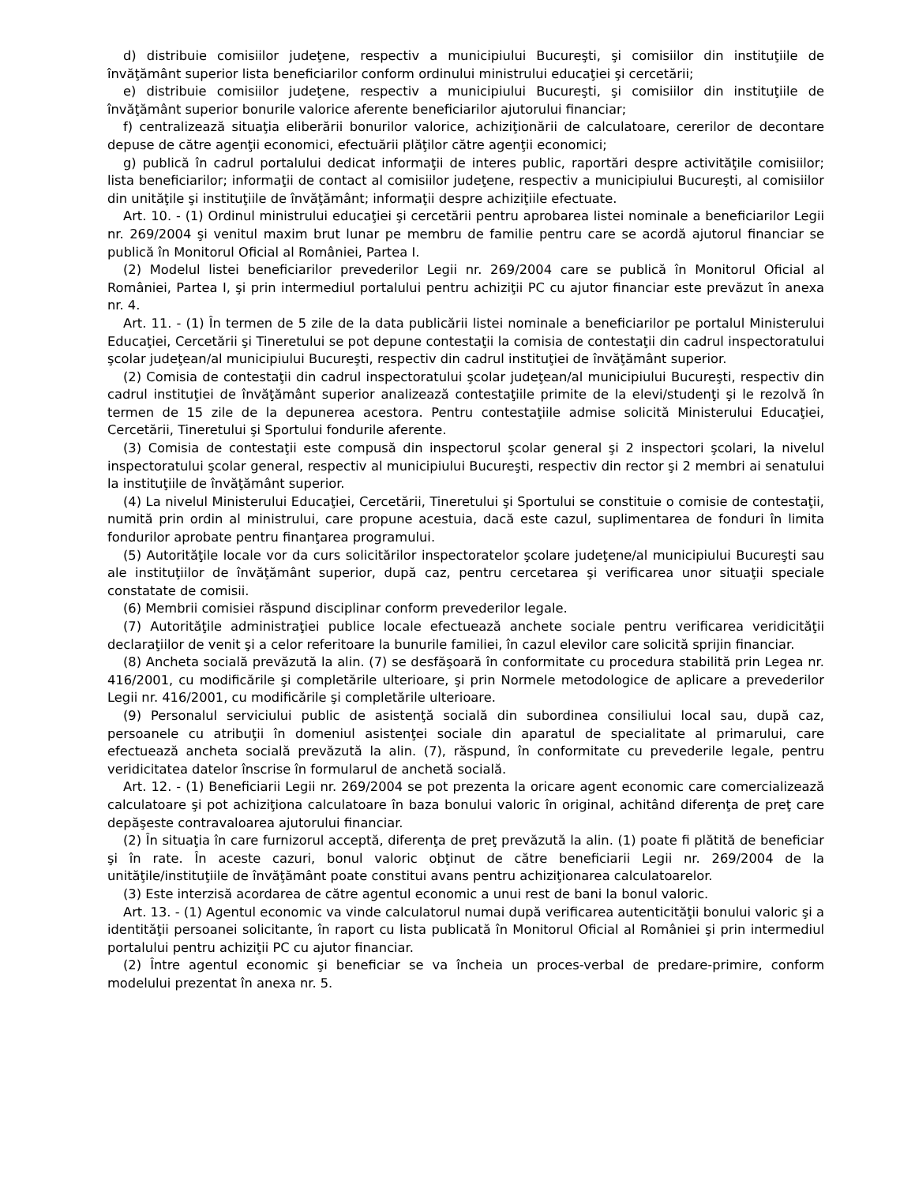d) distribuie comisiilor judeţene, respectiv a municipiului Bucureşti, şi comisiilor din instituţiile de învăţământ superior lista beneficiarilor conform ordinului ministrului educaţiei şi cercetării;
e) distribuie comisiilor judeţene, respectiv a municipiului Bucureşti, şi comisiilor din instituţiile de învăţământ superior bonurile valorice aferente beneficiarilor ajutorului financiar;
f) centralizează situaţia eliberării bonurilor valorice, achiziţionării de calculatoare, cererilor de decontare depuse de către agenţii economici, efectuării plăţilor către agenţii economici;
g) publică în cadrul portalului dedicat informaţii de interes public, raportări despre activităţile comisiilor; lista beneficiarilor; informaţii de contact al comisiilor judeţene, respectiv a municipiului Bucureşti, al comisiilor din unităţile şi instituţiile de învăţământ; informaţii despre achiziţiile efectuate.
Art. 10. - (1) Ordinul ministrului educaţiei şi cercetării pentru aprobarea listei nominale a beneficiarilor Legii nr. 269/2004 şi venitul maxim brut lunar pe membru de familie pentru care se acordă ajutorul financiar se publică în Monitorul Oficial al României, Partea I.
(2) Modelul listei beneficiarilor prevederilor Legii nr. 269/2004 care se publică în Monitorul Oficial al României, Partea I, şi prin intermediul portalului pentru achiziţii PC cu ajutor financiar este prevăzut în anexa nr. 4.
Art. 11. - (1) În termen de 5 zile de la data publicării listei nominale a beneficiarilor pe portalul Ministerului Educaţiei, Cercetării şi Tineretului se pot depune contestaţii la comisia de contestaţii din cadrul inspectoratului şcolar judeţean/al municipiului Bucureşti, respectiv din cadrul instituţiei de învăţământ superior.
(2) Comisia de contestaţii din cadrul inspectoratului şcolar judeţean/al municipiului Bucureşti, respectiv din cadrul instituţiei de învăţământ superior analizează contestaţiile primite de la elevi/studenţi şi le rezolvă în termen de 15 zile de la depunerea acestora. Pentru contestaţiile admise solicită Ministerului Educaţiei, Cercetării, Tineretului şi Sportului fondurile aferente.
(3) Comisia de contestaţii este compusă din inspectorul şcolar general şi 2 inspectori şcolari, la nivelul inspectoratului şcolar general, respectiv al municipiului Bucureşti, respectiv din rector şi 2 membri ai senatului la instituţiile de învăţământ superior.
(4) La nivelul Ministerului Educaţiei, Cercetării, Tineretului şi Sportului se constituie o comisie de contestaţii, numită prin ordin al ministrului, care propune acestuia, dacă este cazul, suplimentarea de fonduri în limita fondurilor aprobate pentru finanţarea programului.
(5) Autorităţile locale vor da curs solicitărilor inspectoratelor şcolare judeţene/al municipiului Bucureşti sau ale instituţiilor de învăţământ superior, după caz, pentru cercetarea şi verificarea unor situaţii speciale constatate de comisii.
(6) Membrii comisiei răspund disciplinar conform prevederilor legale.
(7) Autorităţile administraţiei publice locale efectuează anchete sociale pentru verificarea veridicităţii declaraţiilor de venit şi a celor referitoare la bunurile familiei, în cazul elevilor care solicită sprijin financiar.
(8) Ancheta socială prevăzută la alin. (7) se desfăşoară în conformitate cu procedura stabilită prin Legea nr. 416/2001, cu modificările şi completările ulterioare, şi prin Normele metodologice de aplicare a prevederilor Legii nr. 416/2001, cu modificările şi completările ulterioare.
(9) Personalul serviciului public de asistenţă socială din subordinea consiliului local sau, după caz, persoanele cu atribuţii în domeniul asistenţei sociale din aparatul de specialitate al primarului, care efectuează ancheta socială prevăzută la alin. (7), răspund, în conformitate cu prevederile legale, pentru veridicitatea datelor înscrise în formularul de anchetă socială.
Art. 12. - (1) Beneficiarii Legii nr. 269/2004 se pot prezenta la oricare agent economic care comercializează calculatoare şi pot achiziţiona calculatoare în baza bonului valoric în original, achitând diferenţa de preţ care depăşeste contravaloarea ajutorului financiar.
(2) În situaţia în care furnizorul acceptă, diferenţa de preţ prevăzută la alin. (1) poate fi plătită de beneficiar şi în rate. În aceste cazuri, bonul valoric obţinut de către beneficiarii Legii nr. 269/2004 de la unităţile/instituţiile de învăţământ poate constitui avans pentru achiziţionarea calculatoarelor.
(3) Este interzisă acordarea de către agentul economic a unui rest de bani la bonul valoric.
Art. 13. - (1) Agentul economic va vinde calculatorul numai după verificarea autenticităţii bonului valoric şi a identităţii persoanei solicitante, în raport cu lista publicată în Monitorul Oficial al României şi prin intermediul portalului pentru achiziţii PC cu ajutor financiar.
(2) Între agentul economic şi beneficiar se va încheia un proces-verbal de predare-primire, conform modelului prezentat în anexa nr. 5.